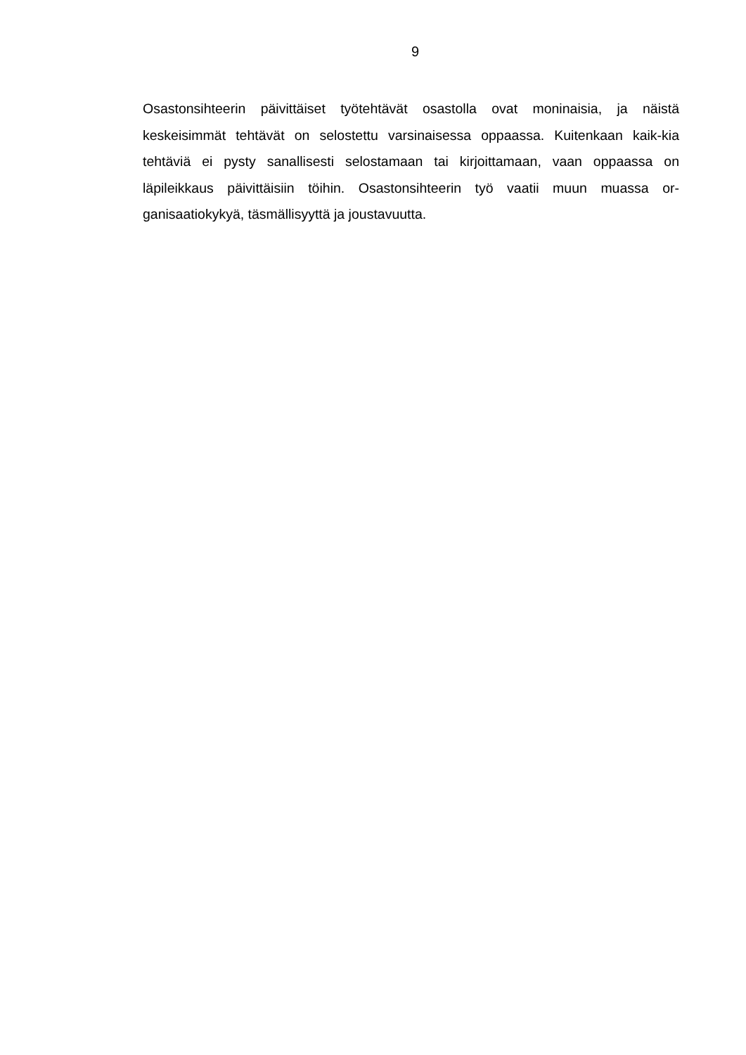9
Osastonsihteerin päivittäiset työtehtävät osastolla ovat moninaisia, ja näistä keskeisimmät tehtävät on selostettu varsinaisessa oppaassa. Kuitenkaan kaik-kia tehtäviä ei pysty sanallisesti selostamaan tai kirjoittamaan, vaan oppaassa on läpileikkaus päivittäisiin töihin. Osastonsihteerin työ vaatii muun muassa or-ganisaatiokykyä, täsmällisyyttä ja joustavuutta.